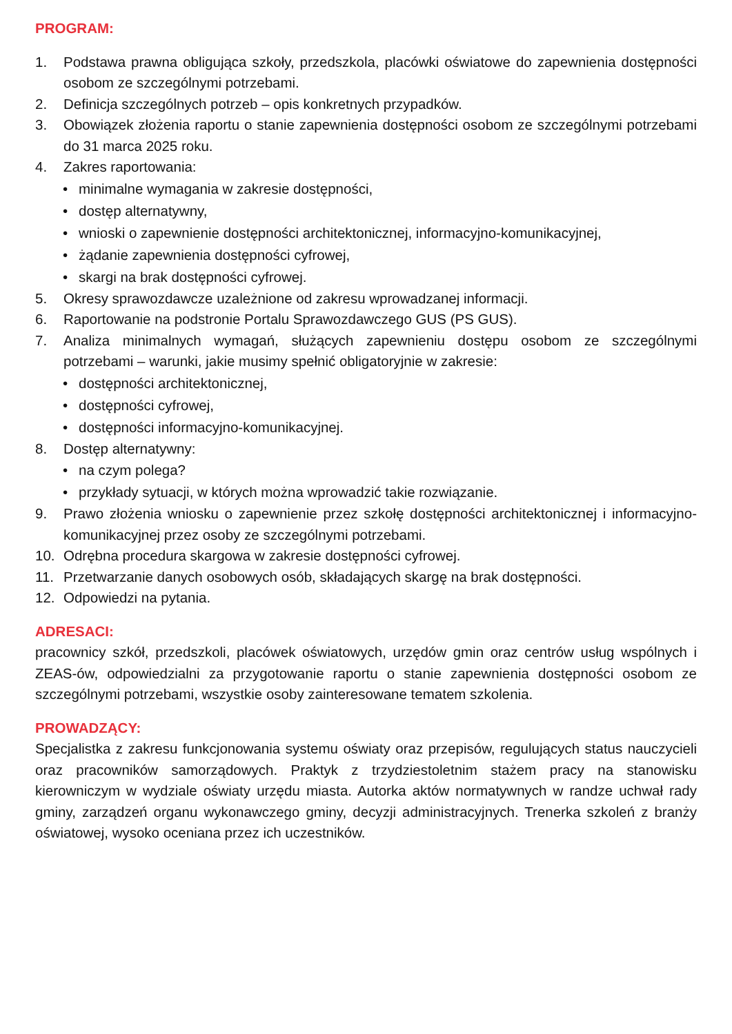PROGRAM:
1. Podstawa prawna obligująca szkoły, przedszkola, placówki oświatowe do zapewnienia dostępności osobom ze szczególnymi potrzebami.
2. Definicja szczególnych potrzeb – opis konkretnych przypadków.
3. Obowiązek złożenia raportu o stanie zapewnienia dostępności osobom ze szczególnymi potrzebami do 31 marca 2025 roku.
4. Zakres raportowania:
• minimalne wymagania w zakresie dostępności,
• dostęp alternatywny,
• wnioski o zapewnienie dostępności architektonicznej, informacyjno-komunikacyjnej,
• żądanie zapewnienia dostępności cyfrowej,
• skargi na brak dostępności cyfrowej.
5. Okresy sprawozdawcze uzależnione od zakresu wprowadzanej informacji.
6. Raportowanie na podstronie Portalu Sprawozdawczego GUS (PS GUS).
7. Analiza minimalnych wymagań, służących zapewnieniu dostępu osobom ze szczególnymi potrzebami – warunki, jakie musimy spełnić obligatoryjnie w zakresie:
• dostępności architektonicznej,
• dostępności cyfrowej,
• dostępności informacyjno-komunikacyjnej.
8. Dostęp alternatywny:
• na czym polega?
• przykłady sytuacji, w których można wprowadzić takie rozwiązanie.
9. Prawo złożenia wniosku o zapewnienie przez szkołę dostępności architektonicznej i informacyjno-komunikacyjnej przez osoby ze szczególnymi potrzebami.
10. Odrębna procedura skargowa w zakresie dostępności cyfrowej.
11. Przetwarzanie danych osobowych osób, składających skargę na brak dostępności.
12. Odpowiedzi na pytania.
ADRESACI:
pracownicy szkół, przedszkoli, placówek oświatowych, urzędów gmin oraz centrów usług wspólnych i ZEAS-ów, odpowiedzialni za przygotowanie raportu o stanie zapewnienia dostępności osobom ze szczególnymi potrzebami, wszystkie osoby zainteresowane tematem szkolenia.
PROWADZĄCY:
Specjalistka z zakresu funkcjonowania systemu oświaty oraz przepisów, regulujących status nauczycieli oraz pracowników samorządowych. Praktyk z trzydziestoletnim stażem pracy na stanowisku kierowniczym w wydziale oświaty urzędu miasta. Autorka aktów normatywnych w randze uchwał rady gminy, zarządzeń organu wykonawczego gminy, decyzji administracyjnych. Trenerka szkoleń z branży oświatowej, wysoko oceniana przez ich uczestników.